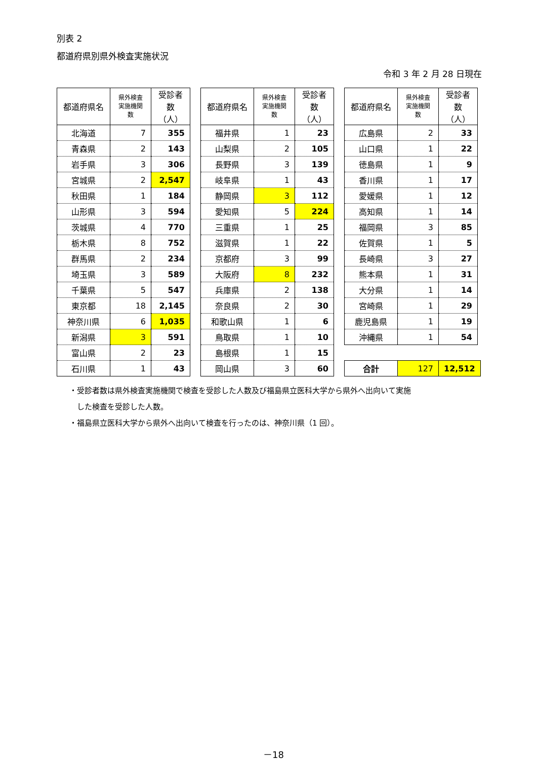別表 2
都道府県別県外検査実施状況
令和 3 年 2 月 28 日現在
| 都道府県名 | 県外検査 実施機関 数 | 受診者数 （人） |
| --- | --- | --- |
| 北海道 | 7 | 355 |
| 青森県 | 2 | 143 |
| 岩手県 | 3 | 306 |
| 宮城県 | 2 | 2,547 |
| 秋田県 | 1 | 184 |
| 山形県 | 3 | 594 |
| 茨城県 | 4 | 770 |
| 栃木県 | 8 | 752 |
| 群馬県 | 2 | 234 |
| 埼玉県 | 3 | 589 |
| 千葉県 | 5 | 547 |
| 東京都 | 18 | 2,145 |
| 神奈川県 | 6 | 1,035 |
| 新潟県 | 3 | 591 |
| 富山県 | 2 | 23 |
| 石川県 | 1 | 43 |
| 都道府県名 | 県外検査 実施機関 数 | 受診者数 （人） |
| --- | --- | --- |
| 福井県 | 1 | 23 |
| 山梨県 | 2 | 105 |
| 長野県 | 3 | 139 |
| 岐阜県 | 1 | 43 |
| 静岡県 | 3 | 112 |
| 愛知県 | 5 | 224 |
| 三重県 | 1 | 25 |
| 滋賀県 | 1 | 22 |
| 京都府 | 3 | 99 |
| 大阪府 | 8 | 232 |
| 兵庫県 | 2 | 138 |
| 奈良県 | 2 | 30 |
| 和歌山県 | 1 | 6 |
| 鳥取県 | 1 | 10 |
| 島根県 | 1 | 15 |
| 岡山県 | 3 | 60 |
| 都道府県名 | 県外検査 実施機関 数 | 受診者数 （人） |
| --- | --- | --- |
| 広島県 | 2 | 33 |
| 山口県 | 1 | 22 |
| 徳島県 | 1 | 9 |
| 香川県 | 1 | 17 |
| 愛媛県 | 1 | 12 |
| 高知県 | 1 | 14 |
| 福岡県 | 3 | 85 |
| 佐賀県 | 1 | 5 |
| 長崎県 | 3 | 27 |
| 熊本県 | 1 | 31 |
| 大分県 | 1 | 14 |
| 宮崎県 | 1 | 29 |
| 鹿児島県 | 1 | 19 |
| 沖縄県 | 1 | 54 |
| 合計 | 127 | 12,512 |
・受診者数は県外検査実施機関で検査を受診した人数及び福島県立医科大学から県外へ出向いて実施
　した検査を受診した人数。
・福島県立医科大学から県外へ出向いて検査を行ったのは、神奈川県（1 回）。
－18